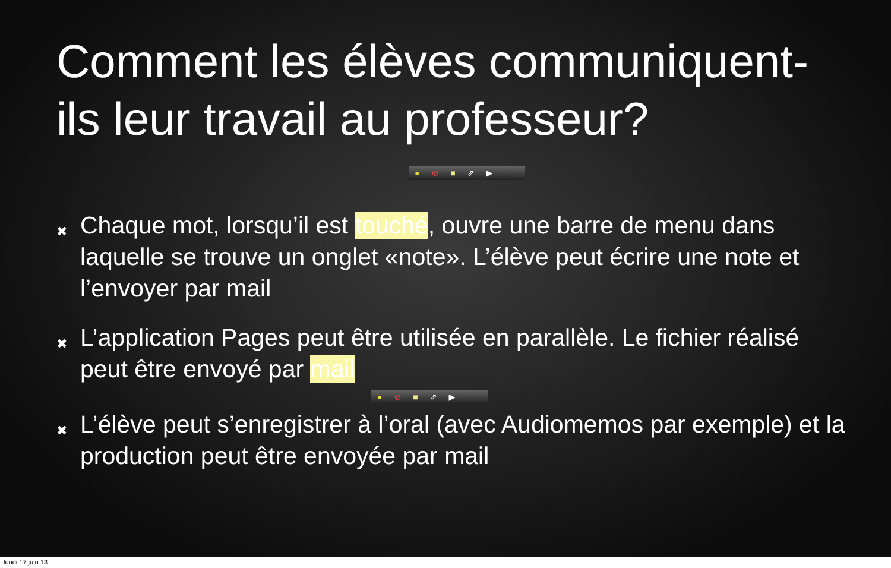Comment les élèves communiquent-ils leur travail au professeur?
● ⊘ ■ ⇗ ▶
✖ Chaque mot, lorsqu’il est touché, ouvre une barre de menu dans laquelle se trouve un onglet «note». L’élève peut écrire une note et l’envoyer par mail
✖ L’application Pages peut être utilisée en parallèle. Le fichier réalisé peut être envoyé par mail
● ⊘ ■ ⇗ ▶
✖ L’élève peut s’enregistrer à l’oral (avec Audiomemos par exemple) et la production peut être envoyée par mail
lundi 17 juin 13